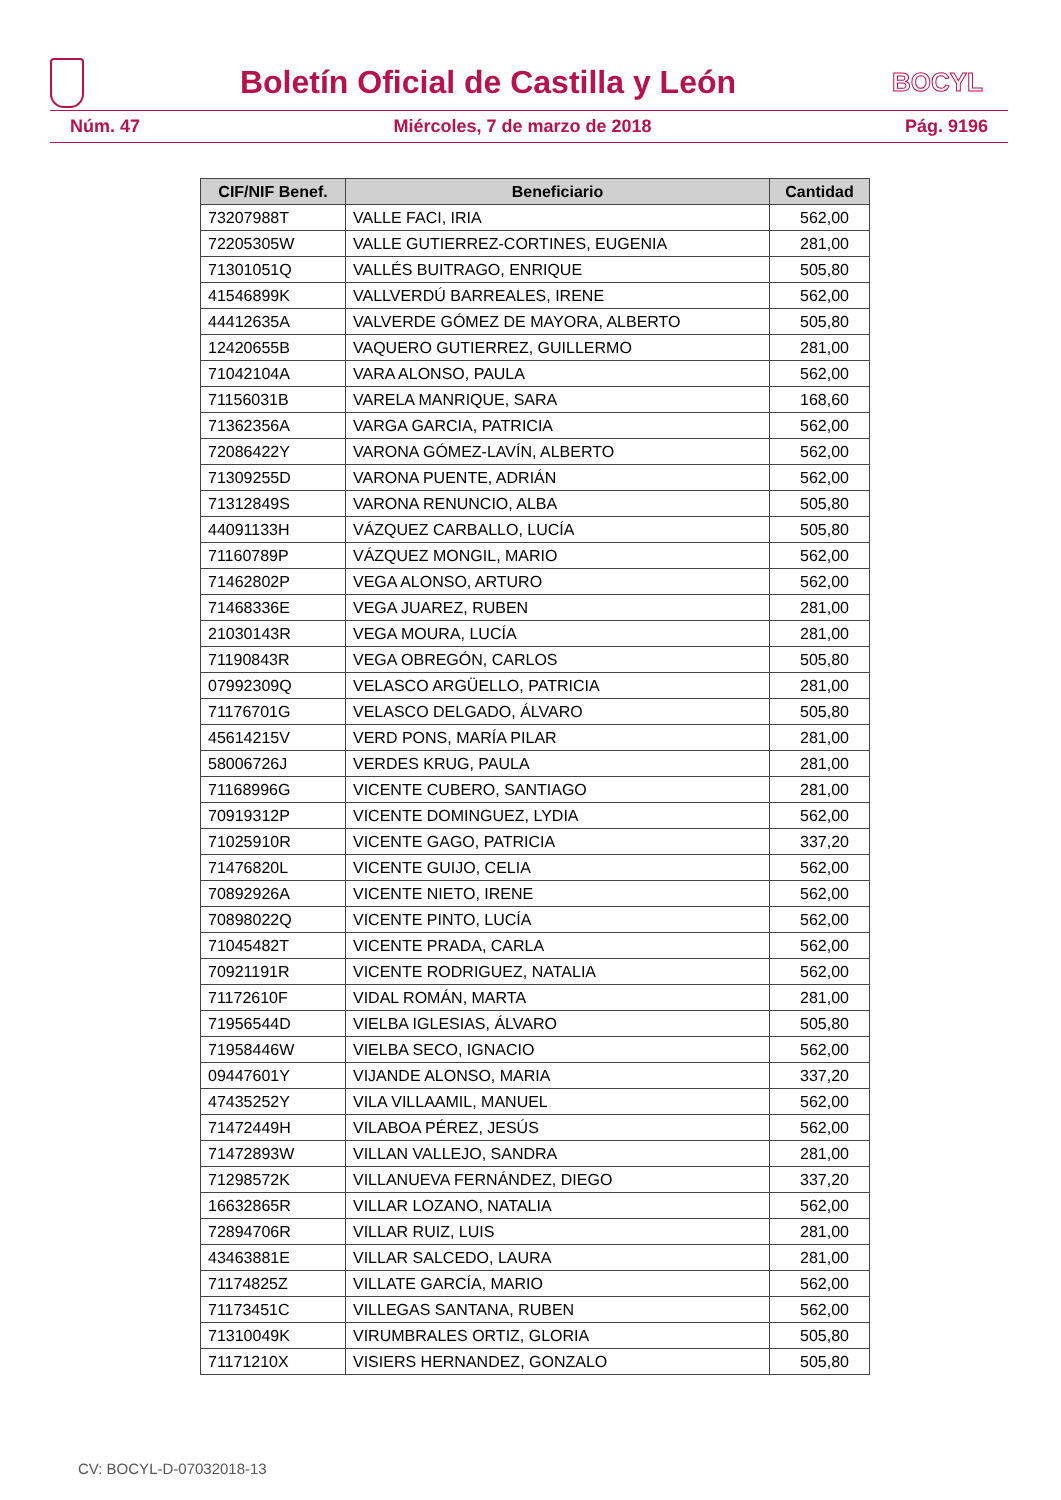Boletín Oficial de Castilla y León
BOCYL
Núm. 47 Miércoles, 7 de marzo de 2018 Pág. 9196
| CIF/NIF Benef. | Beneficiario | Cantidad |
| --- | --- | --- |
| 73207988T | VALLE FACI, IRIA | 562,00 |
| 72205305W | VALLE GUTIERREZ-CORTINES, EUGENIA | 281,00 |
| 71301051Q | VALLÉS BUITRAGO, ENRIQUE | 505,80 |
| 41546899K | VALLVERDÚ BARREALES, IRENE | 562,00 |
| 44412635A | VALVERDE GÓMEZ DE MAYORA, ALBERTO | 505,80 |
| 12420655B | VAQUERO GUTIERREZ, GUILLERMO | 281,00 |
| 71042104A | VARA ALONSO, PAULA | 562,00 |
| 71156031B | VARELA MANRIQUE, SARA | 168,60 |
| 71362356A | VARGA GARCIA, PATRICIA | 562,00 |
| 72086422Y | VARONA GÓMEZ-LAVÍN, ALBERTO | 562,00 |
| 71309255D | VARONA PUENTE, ADRIÁN | 562,00 |
| 71312849S | VARONA RENUNCIO, ALBA | 505,80 |
| 44091133H | VÁZQUEZ CARBALLO, LUCÍA | 505,80 |
| 71160789P | VÁZQUEZ MONGIL, MARIO | 562,00 |
| 71462802P | VEGA ALONSO, ARTURO | 562,00 |
| 71468336E | VEGA JUAREZ, RUBEN | 281,00 |
| 21030143R | VEGA MOURA, LUCÍA | 281,00 |
| 71190843R | VEGA OBREGÓN, CARLOS | 505,80 |
| 07992309Q | VELASCO ARGÜELLO, PATRICIA | 281,00 |
| 71176701G | VELASCO DELGADO, ÁLVARO | 505,80 |
| 45614215V | VERD PONS, MARÍA PILAR | 281,00 |
| 58006726J | VERDES KRUG, PAULA | 281,00 |
| 71168996G | VICENTE CUBERO, SANTIAGO | 281,00 |
| 70919312P | VICENTE DOMINGUEZ, LYDIA | 562,00 |
| 71025910R | VICENTE GAGO, PATRICIA | 337,20 |
| 71476820L | VICENTE GUIJO, CELIA | 562,00 |
| 70892926A | VICENTE NIETO, IRENE | 562,00 |
| 70898022Q | VICENTE PINTO, LUCÍA | 562,00 |
| 71045482T | VICENTE PRADA, CARLA | 562,00 |
| 70921191R | VICENTE RODRIGUEZ, NATALIA | 562,00 |
| 71172610F | VIDAL ROMÁN, MARTA | 281,00 |
| 71956544D | VIELBA IGLESIAS, ÁLVARO | 505,80 |
| 71958446W | VIELBA SECO, IGNACIO | 562,00 |
| 09447601Y | VIJANDE ALONSO, MARIA | 337,20 |
| 47435252Y | VILA VILLAAMIL, MANUEL | 562,00 |
| 71472449H | VILABOA PÉREZ, JESÚS | 562,00 |
| 71472893W | VILLAN VALLEJO, SANDRA | 281,00 |
| 71298572K | VILLANUEVA FERNÁNDEZ, DIEGO | 337,20 |
| 16632865R | VILLAR LOZANO, NATALIA | 562,00 |
| 72894706R | VILLAR RUIZ, LUIS | 281,00 |
| 43463881E | VILLAR SALCEDO, LAURA | 281,00 |
| 71174825Z | VILLATE GARCÍA, MARIO | 562,00 |
| 71173451C | VILLEGAS SANTANA, RUBEN | 562,00 |
| 71310049K | VIRUMBRALES ORTIZ, GLORIA | 505,80 |
| 71171210X | VISIERS HERNANDEZ, GONZALO | 505,80 |
CV: BOCYL-D-07032018-13